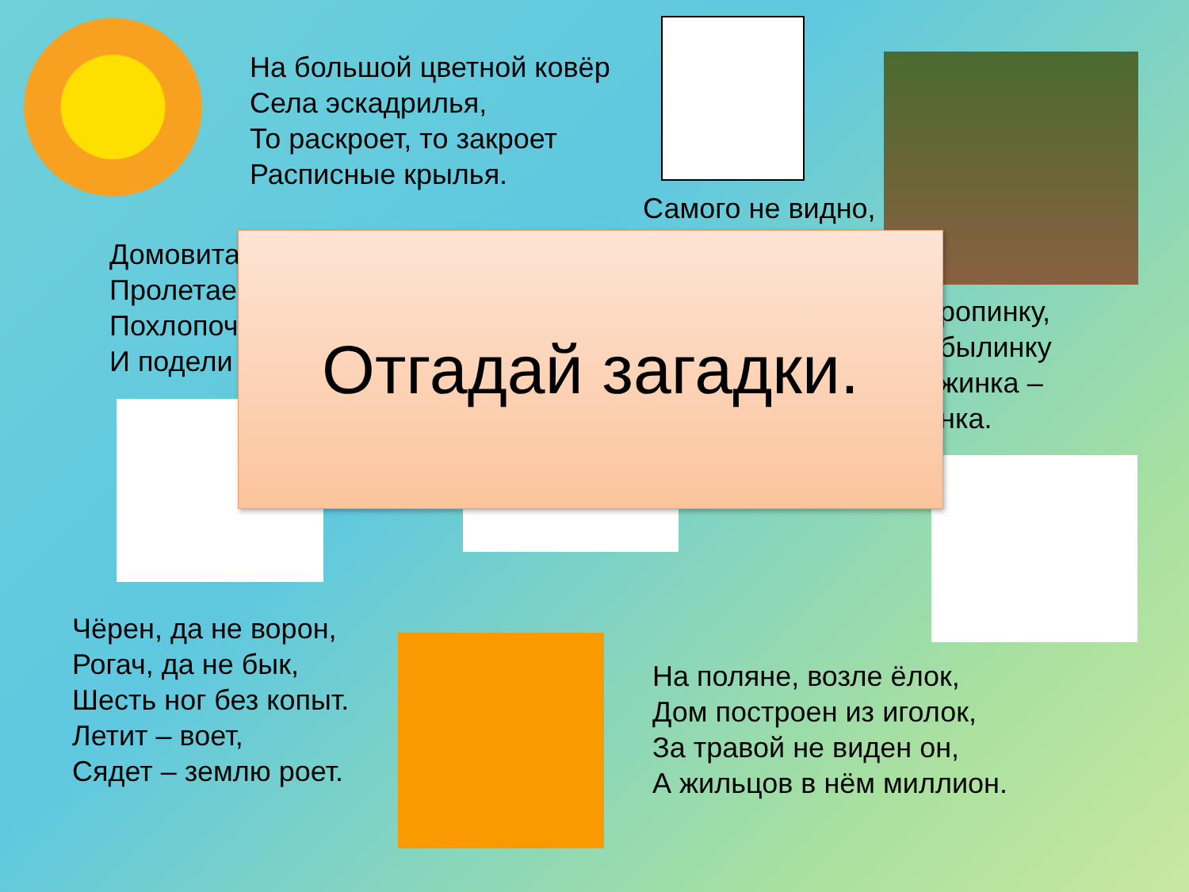На большой цветной ковёр
Села эскадрилья,
То раскроет, то закроет
Расписные крылья.
Самого не видно,
Домовита
Пролетае
Похлопоч
И подели
ропинку,
былинку
жинка –
нка.
Отгадай загадки.
Чёрен, да не ворон,
Рогач, да не бык,
Шесть ног без копыт.
Летит – воет,
Сядет – землю роет.
На поляне, возле ёлок,
Дом построен из иголок,
За травой не виден он,
А жильцов в нём миллион.